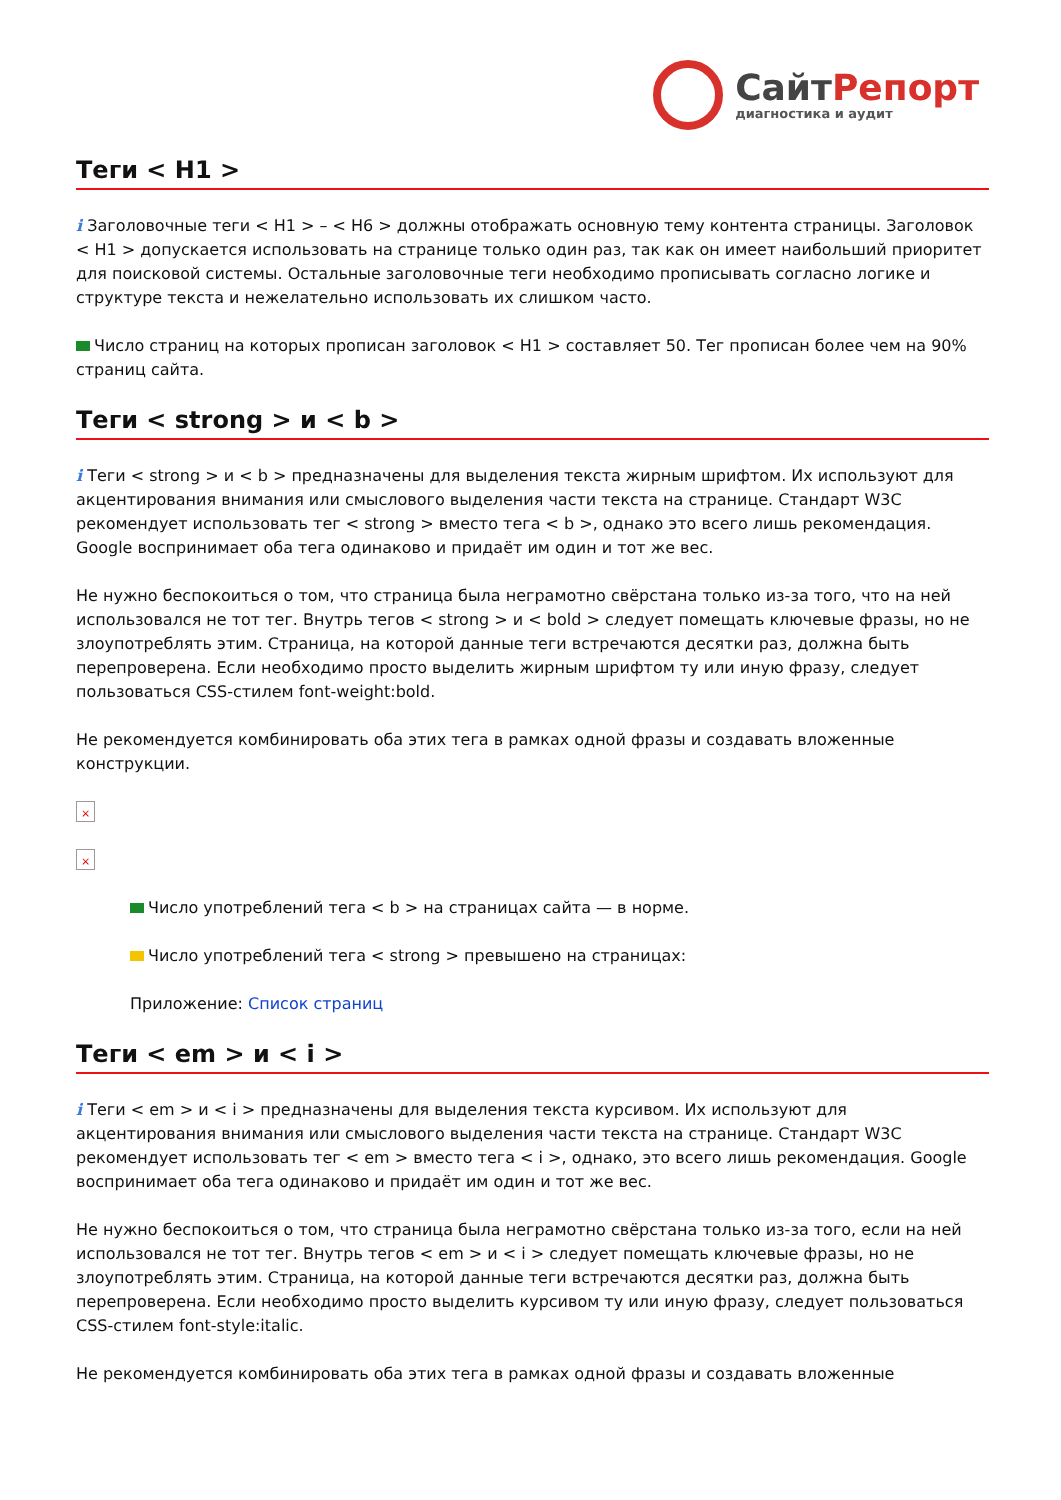СайтРепорт
диагностика и аудит
Теги < H1 >
i Заголовочные теги < H1 > – < H6 > должны отображать основную тему контента страницы. Заголовок < H1 > допускается использовать на странице только один раз, так как он имеет наибольший приоритет для поисковой системы. Остальные заголовочные теги необходимо прописывать согласно логике и структуре текста и нежелательно использовать их слишком часто.
Число страниц на которых прописан заголовок < H1 > составляет 50. Тег прописан более чем на 90% страниц сайта.
Теги < strong > и < b >
i Теги < strong > и < b > предназначены для выделения текста жирным шрифтом. Их используют для акцентирования внимания или смыслового выделения части текста на странице. Стандарт W3C рекомендует использовать тег < strong > вместо тега < b >, однако это всего лишь рекомендация. Google воспринимает оба тега одинаково и придаёт им один и тот же вес.
Не нужно беспокоиться о том, что страница была неграмотно свёрстана только из-за того, что на ней использовался не тот тег. Внутрь тегов < strong > и < bold > следует помещать ключевые фразы, но не злоупотреблять этим. Страница, на которой данные теги встречаются десятки раз, должна быть перепроверена. Если необходимо просто выделить жирным шрифтом ту или иную фразу, следует пользоваться CSS-стилем font-weight:bold.
Не рекомендуется комбинировать оба этих тега в рамках одной фразы и создавать вложенные конструкции.
×
×
Число употреблений тега < b > на страницах сайта — в норме.
Число употреблений тега < strong > превышено на страницах:
Приложение: Список страниц
Теги < em > и < i >
i Теги < em > и < i > предназначены для выделения текста курсивом. Их используют для акцентирования внимания или смыслового выделения части текста на странице. Стандарт W3C рекомендует использовать тег < em > вместо тега < i >, однако, это всего лишь рекомендация. Google воспринимает оба тега одинаково и придаёт им один и тот же вес.
Не нужно беспокоиться о том, что страница была неграмотно свёрстана только из-за того, если на ней использовался не тот тег. Внутрь тегов < em > и < i > следует помещать ключевые фразы, но не злоупотреблять этим. Страница, на которой данные теги встречаются десятки раз, должна быть перепроверена. Если необходимо просто выделить курсивом ту или иную фразу, следует пользоваться CSS-стилем font-style:italic.
Не рекомендуется комбинировать оба этих тега в рамках одной фразы и создавать вложенные